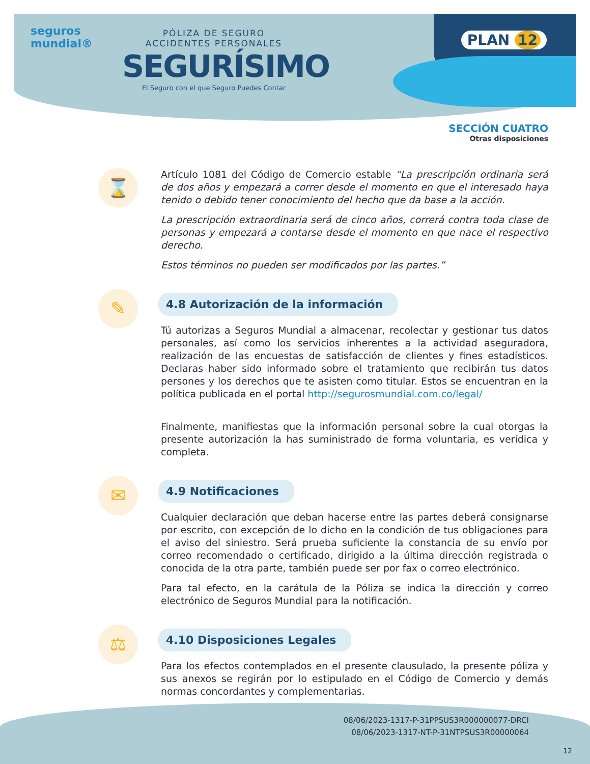seguros
mundial®
PÓLIZA DE SEGURO
ACCIDENTES PERSONALES
SEGURÍSIMO
El Seguro con el que Seguro Puedes Contar
PLAN 12
SECCIÓN CUATRO
Otras disposiciones
⌛
Artículo 1081 del Código de Comercio estable “La prescripción ordinaria será de dos años y empezará a correr desde el momento en que el interesado haya tenido o debido tener conocimiento del hecho que da base a la acción.
La prescripción extraordinaria será de cinco años, correrá contra toda clase de personas y empezará a contarse desde el momento en que nace el respectivo derecho.
Estos términos no pueden ser modificados por las partes.”
✎
4.8 Autorización de la información
Tú autorizas a Seguros Mundial a almacenar, recolectar y gestionar tus datos personales, así como los servicios inherentes a la actividad aseguradora, realización de las encuestas de satisfacción de clientes y fines estadísticos. Declaras haber sido informado sobre el tratamiento que recibirán tus datos persones y los derechos que te asisten como titular. Estos se encuentran en la política publicada en el portal http://segurosmundial.com.co/legal/
Finalmente, manifiestas que la información personal sobre la cual otorgas la presente autorización la has suministrado de forma voluntaria, es verídica y completa.
✉
4.9 Notificaciones
Cualquier declaración que deban hacerse entre las partes deberá consignarse por escrito, con excepción de lo dicho en la condición de tus obligaciones para el aviso del siniestro. Será prueba suficiente la constancia de su envío por correo recomendado o certificado, dirigido a la última dirección registrada o conocida de la otra parte, también puede ser por fax o correo electrónico.
Para tal efecto, en la carátula de la Póliza se indica la dirección y correo electrónico de Seguros Mundial para la notificación.
⚖
4.10 Disposiciones Legales
Para los efectos contemplados en el presente clausulado, la presente póliza y sus anexos se regirán por lo estipulado en el Código de Comercio y demás normas concordantes y complementarias.
08/06/2023-1317-P-31PPSUS3R000000077-DRCI
08/06/2023-1317-NT-P-31NTPSUS3R00000064
12